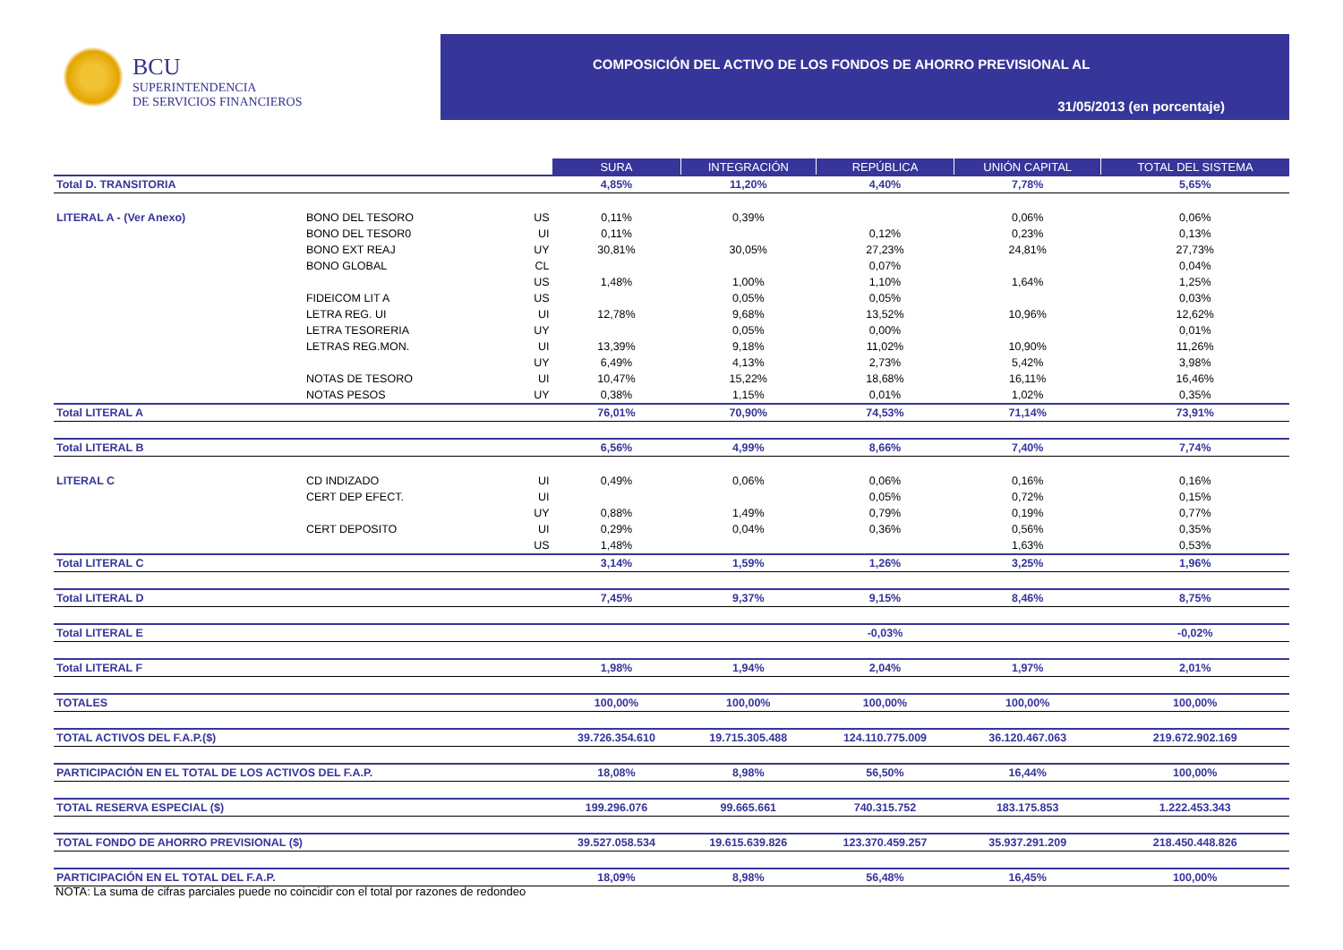BCU
SUPERINTENDENCIA
DE SERVICIOS FINANCIEROS
COMPOSICIÓN DEL ACTIVO DE LOS FONDOS DE AHORRO PREVISIONAL AL
31/05/2013 (en porcentaje)
| | | | SURA | INTEGRACIÓN | REPÚBLICA | UNIÓN CAPITAL | TOTAL DEL SISTEMA |
| Total D. TRANSITORIA | | | 4,85% | 11,20% | 4,40% | 7,78% | 5,65% |
| LITERAL A - (Ver Anexo) | BONO DEL TESORO | US | 0,11% | 0,39% | | 0,06% | 0,06% |
| | BONO DEL TESOR0 | UI | 0,11% | | 0,12% | 0,23% | 0,13% |
| | BONO EXT REAJ | UY | 30,81% | 30,05% | 27,23% | 24,81% | 27,73% |
| | BONO GLOBAL | CL | | | 0,07% | | 0,04% |
| | | US | 1,48% | 1,00% | 1,10% | 1,64% | 1,25% |
| | FIDEICOM LIT A | US | | 0,05% | 0,05% | | 0,03% |
| | LETRA REG. UI | UI | 12,78% | 9,68% | 13,52% | 10,96% | 12,62% |
| | LETRA TESORERIA | UY | | 0,05% | 0,00% | | 0,01% |
| | LETRAS REG.MON. | UI | 13,39% | 9,18% | 11,02% | 10,90% | 11,26% |
| | | UY | 6,49% | 4,13% | 2,73% | 5,42% | 3,98% |
| | NOTAS DE TESORO | UI | 10,47% | 15,22% | 18,68% | 16,11% | 16,46% |
| | NOTAS PESOS | UY | 0,38% | 1,15% | 0,01% | 1,02% | 0,35% |
| Total LITERAL A | | | 76,01% | 70,90% | 74,53% | 71,14% | 73,91% |
| Total LITERAL B | | | 6,56% | 4,99% | 8,66% | 7,40% | 7,74% |
| LITERAL C | CD INDIZADO | UI | 0,49% | 0,06% | 0,06% | 0,16% | 0,16% |
| | CERT DEP EFECT. | UI | | | 0,05% | 0,72% | 0,15% |
| | | UY | 0,88% | 1,49% | 0,79% | 0,19% | 0,77% |
| | CERT DEPOSITO | UI | 0,29% | 0,04% | 0,36% | 0,56% | 0,35% |
| | | US | 1,48% | | | 1,63% | 0,53% |
| Total LITERAL C | | | 3,14% | 1,59% | 1,26% | 3,25% | 1,96% |
| Total LITERAL D | | | 7,45% | 9,37% | 9,15% | 8,46% | 8,75% |
| Total LITERAL E | | | | | -0,03% | | -0,02% |
| Total LITERAL F | | | 1,98% | 1,94% | 2,04% | 1,97% | 2,01% |
| TOTALES | | | 100,00% | 100,00% | 100,00% | 100,00% | 100,00% |
| TOTAL ACTIVOS DEL F.A.P.($) | | | 39.726.354.610 | 19.715.305.488 | 124.110.775.009 | 36.120.467.063 | 219.672.902.169 |
| PARTICIPACIÓN EN EL TOTAL DE LOS ACTIVOS DEL F.A.P. | | | 18,08% | 8,98% | 56,50% | 16,44% | 100,00% |
| TOTAL RESERVA ESPECIAL ($) | | | 199.296.076 | 99.665.661 | 740.315.752 | 183.175.853 | 1.222.453.343 |
| TOTAL FONDO DE AHORRO PREVISIONAL ($) | | | 39.527.058.534 | 19.615.639.826 | 123.370.459.257 | 35.937.291.209 | 218.450.448.826 |
| PARTICIPACIÓN EN EL TOTAL DEL F.A.P. | | | 18,09% | 8,98% | 56,48% | 16,45% | 100,00% |
NOTA: La suma de cifras parciales puede no coincidir con el total por razones de redondeo